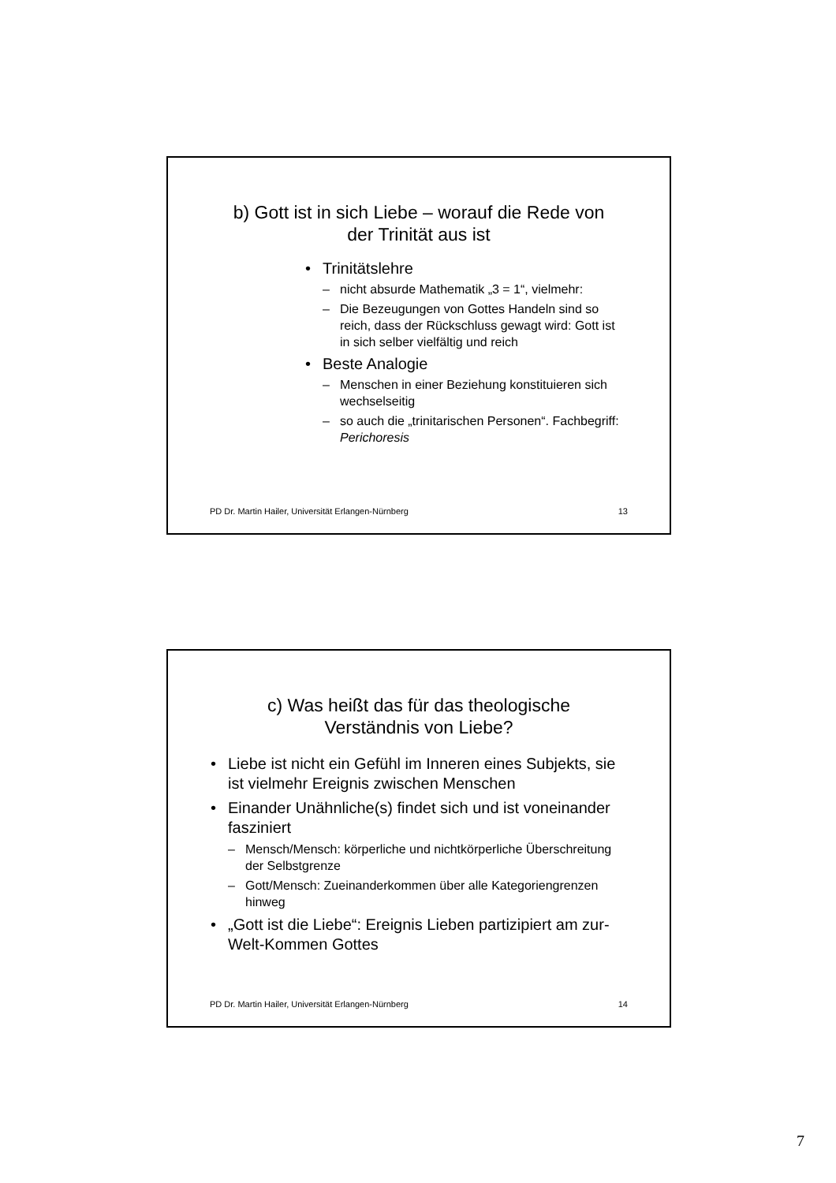b) Gott ist in sich Liebe – worauf die Rede von
der Trinität aus ist
Trinitätslehre
nicht absurde Mathematik „3 = 1“, vielmehr:
Die Bezeugungen von Gottes Handeln sind so reich, dass der Rückschluss gewagt wird: Gott ist in sich selber vielfältig und reich
Beste Analogie
Menschen in einer Beziehung konstituieren sich wechselseitig
so auch die „trinitarischen Personen“. Fachbegriff: Perichoresis
PD Dr. Martin Hailer, Universität Erlangen-Nürnberg 13
c) Was heißt das für das theologische
Verständnis von Liebe?
Liebe ist nicht ein Gefühl im Inneren eines Subjekts, sie ist vielmehr Ereignis zwischen Menschen
Einander Unähnliche(s) findet sich und ist voneinander fasziniert
Mensch/Mensch: körperliche und nichtkörperliche Überschreitung der Selbstgrenze
Gott/Mensch: Zueinanderkommen über alle Kategoriengrenzen hinweg
„Gott ist die Liebe“: Ereignis Lieben partizipiert am zur-Welt-Kommen Gottes
PD Dr. Martin Hailer, Universität Erlangen-Nürnberg 14
7